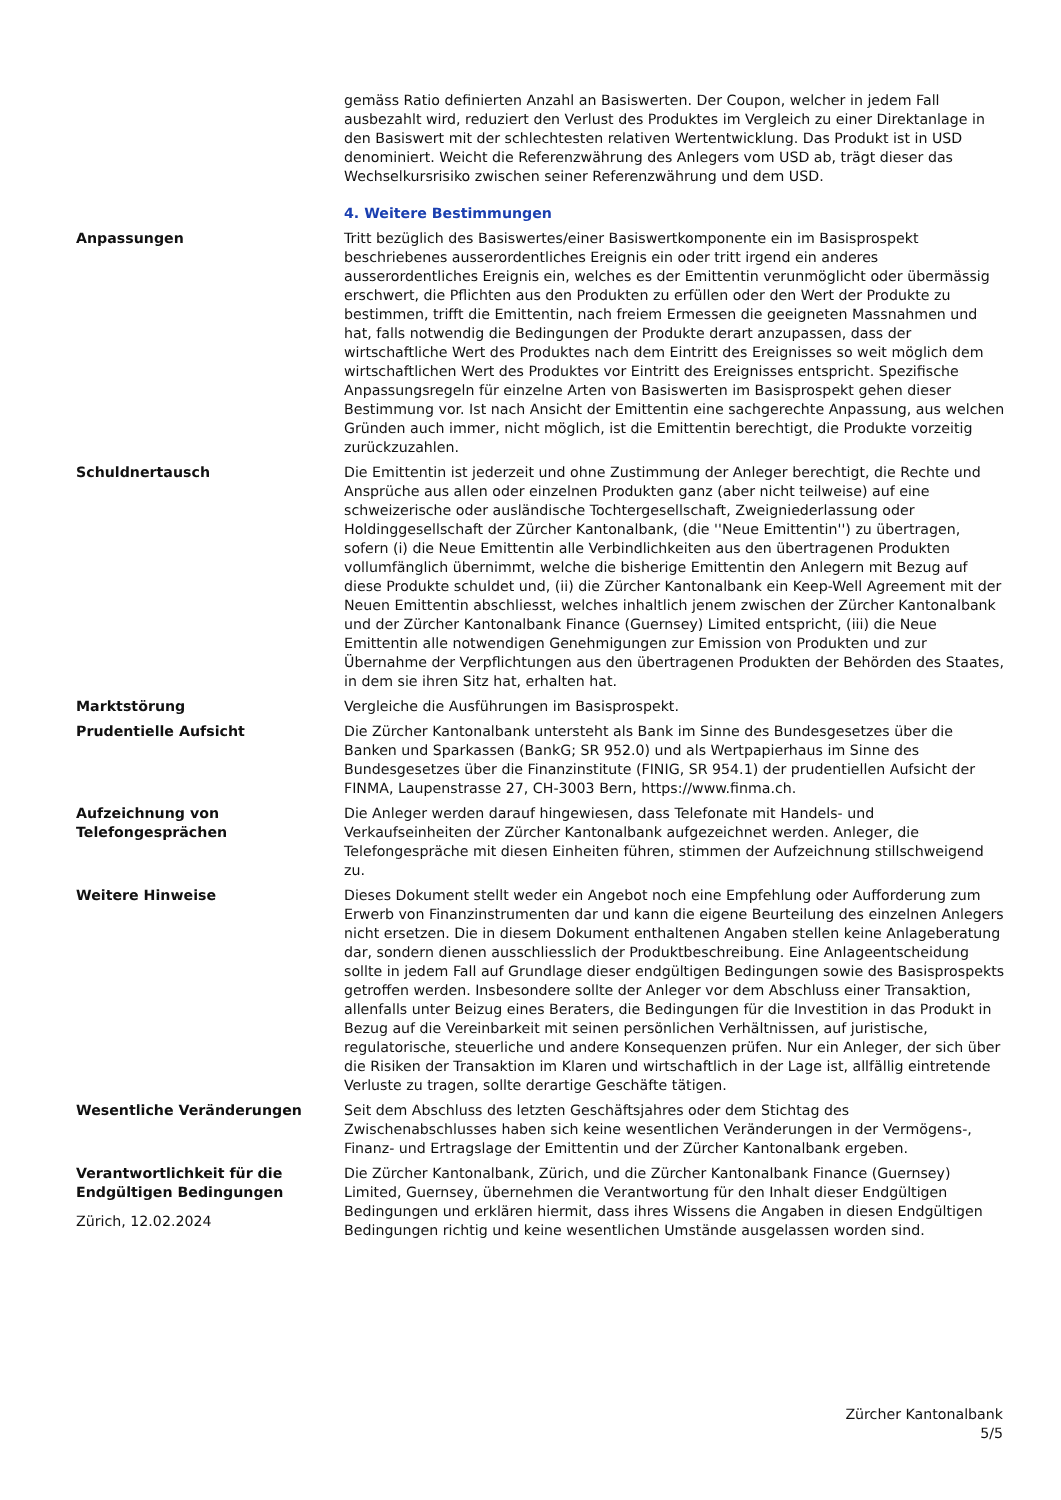gemäss Ratio definierten Anzahl an Basiswerten. Der Coupon, welcher in jedem Fall ausbezahlt wird, reduziert den Verlust des Produktes im Vergleich zu einer Direktanlage in den Basiswert mit der schlechtesten relativen Wertentwicklung. Das Produkt ist in USD denominiert. Weicht die Referenzwährung des Anlegers vom USD ab, trägt dieser das Wechselkursrisiko zwischen seiner Referenzwährung und dem USD.
| | 4. Weitere Bestimmungen |
| Anpassungen | Tritt bezüglich des Basiswertes/einer Basiswertkomponente ein im Basisprospekt beschriebenes ausserordentliches Ereignis ein oder tritt irgend ein anderes ausserordentliches Ereignis ein, welches es der Emittentin verunmöglicht oder übermässig erschwert, die Pflichten aus den Produkten zu erfüllen oder den Wert der Produkte zu bestimmen, trifft die Emittentin, nach freiem Ermessen die geeigneten Massnahmen und hat, falls notwendig die Bedingungen der Produkte derart anzupassen, dass der wirtschaftliche Wert des Produktes nach dem Eintritt des Ereignisses so weit möglich dem wirtschaftlichen Wert des Produktes vor Eintritt des Ereignisses entspricht. Spezifische Anpassungsregeln für einzelne Arten von Basiswerten im Basisprospekt gehen dieser Bestimmung vor. Ist nach Ansicht der Emittentin eine sachgerechte Anpassung, aus welchen Gründen auch immer, nicht möglich, ist die Emittentin berechtigt, die Produkte vorzeitig zurückzuzahlen. |
| Schuldnertausch | Die Emittentin ist jederzeit und ohne Zustimmung der Anleger berechtigt, die Rechte und Ansprüche aus allen oder einzelnen Produkten ganz (aber nicht teilweise) auf eine schweizerische oder ausländische Tochtergesellschaft, Zweigniederlassung oder Holdinggesellschaft der Zürcher Kantonalbank, (die ''Neue Emittentin'') zu übertragen, sofern (i) die Neue Emittentin alle Verbindlichkeiten aus den übertragenen Produkten vollumfänglich übernimmt, welche die bisherige Emittentin den Anlegern mit Bezug auf diese Produkte schuldet und, (ii) die Zürcher Kantonalbank ein Keep-Well Agreement mit der Neuen Emittentin abschliesst, welches inhaltlich jenem zwischen der Zürcher Kantonalbank und der Zürcher Kantonalbank Finance (Guernsey) Limited entspricht, (iii) die Neue Emittentin alle notwendigen Genehmigungen zur Emission von Produkten und zur Übernahme der Verpflichtungen aus den übertragenen Produkten der Behörden des Staates, in dem sie ihren Sitz hat, erhalten hat. |
| Marktstörung | Vergleiche die Ausführungen im Basisprospekt. |
| Prudentielle Aufsicht | Die Zürcher Kantonalbank untersteht als Bank im Sinne des Bundesgesetzes über die Banken und Sparkassen (BankG; SR 952.0) und als Wertpapierhaus im Sinne des Bundesgesetzes über die Finanzinstitute (FINIG, SR 954.1) der prudentiellen Aufsicht der FINMA, Laupenstrasse 27, CH-3003 Bern, https://www.finma.ch. |
| Aufzeichnung von Telefongesprächen | Die Anleger werden darauf hingewiesen, dass Telefonate mit Handels- und Verkaufseinheiten der Zürcher Kantonalbank aufgezeichnet werden. Anleger, die Telefongespräche mit diesen Einheiten führen, stimmen der Aufzeichnung stillschweigend zu. |
| Weitere Hinweise | Dieses Dokument stellt weder ein Angebot noch eine Empfehlung oder Aufforderung zum Erwerb von Finanzinstrumenten dar und kann die eigene Beurteilung des einzelnen Anlegers nicht ersetzen. Die in diesem Dokument enthaltenen Angaben stellen keine Anlageberatung dar, sondern dienen ausschliesslich der Produktbeschreibung. Eine Anlageentscheidung sollte in jedem Fall auf Grundlage dieser endgültigen Bedingungen sowie des Basisprospekts getroffen werden. Insbesondere sollte der Anleger vor dem Abschluss einer Transaktion, allenfalls unter Beizug eines Beraters, die Bedingungen für die Investition in das Produkt in Bezug auf die Vereinbarkeit mit seinen persönlichen Verhältnissen, auf juristische, regulatorische, steuerliche und andere Konsequenzen prüfen. Nur ein Anleger, der sich über die Risiken der Transaktion im Klaren und wirtschaftlich in der Lage ist, allfällig eintretende Verluste zu tragen, sollte derartige Geschäfte tätigen. |
| Wesentliche Veränderungen | Seit dem Abschluss des letzten Geschäftsjahres oder dem Stichtag des Zwischenabschlusses haben sich keine wesentlichen Veränderungen in der Vermögens-, Finanz- und Ertragslage der Emittentin und der Zürcher Kantonalbank ergeben. |
| Verantwortlichkeit für die Endgültigen Bedingungen | Die Zürcher Kantonalbank, Zürich, und die Zürcher Kantonalbank Finance (Guernsey) Limited, Guernsey, übernehmen die Verantwortung für den Inhalt dieser Endgültigen Bedingungen und erklären hiermit, dass ihres Wissens die Angaben in diesen Endgültigen Bedingungen richtig und keine wesentlichen Umstände ausgelassen worden sind. |
Zürich, 12.02.2024
Zürcher Kantonalbank
5/5